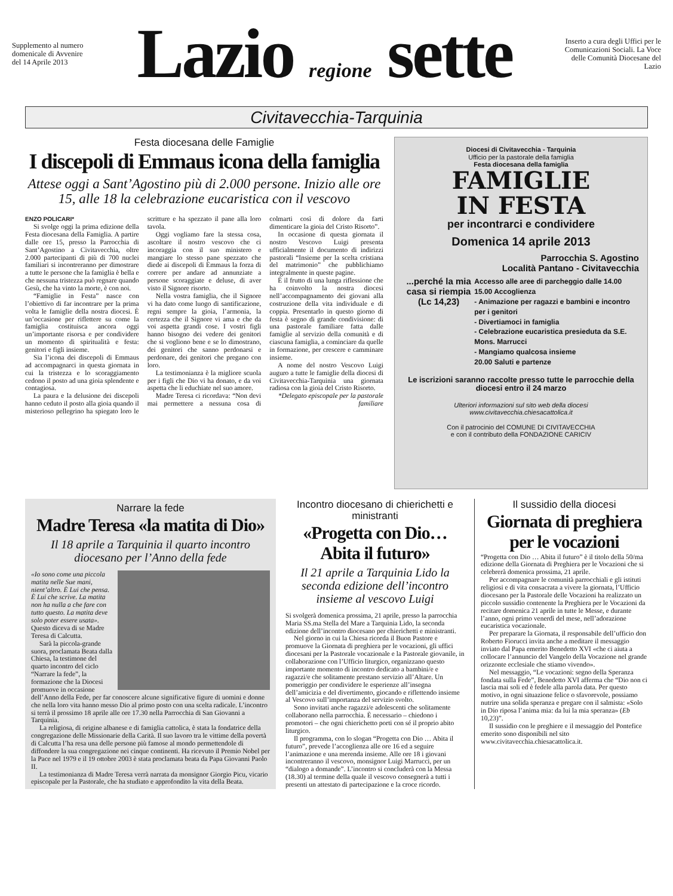Supplemento al numero domenicale di Avvenire del 14 Aprile 2013
Lazio regione sette
Inserto a cura degli Uffici per le Comunicazioni Sociali. La Voce delle Comunità Diocesane del Lazio
Civitavecchia-Tarquinia
Festa diocesana delle Famiglie
I discepoli di Emmaus icona della famiglia
Attese oggi a Sant’Agostino più di 2.000 persone. Inizio alle ore 15, alle 18 la celebrazione eucaristica con il vescovo
ENZO POLICARI*
Si svolge oggi la prima edizione della Festa diocesana della Famiglia. A partire dalle ore 15, presso la Parrocchia di Sant’Agostino a Civitavecchia, oltre 2.000 partecipanti di più di 700 nuclei familiari si incontreranno per dimostrare a tutte le persone che la famiglia è bella e che nessuna tristezza può regnare quando Gesù, che ha vinto la morte, è con noi.
“Famiglie in Festa” nasce con l’obiettivo di far incontrare per la prima volta le famiglie della nostra diocesi. È un’occasione per riflettere su come la famiglia costituisca ancora oggi un’importante risorsa e per condividere un momento di spiritualità e festa: genitori e figli insieme.
Sia l’icona dei discepoli di Emmaus ad accompagnarci in questa giornata in cui la tristezza e lo scoraggiamento cedono il posto ad una gioia splendente e contagiosa.
La paura e la delusione dei discepoli hanno ceduto il posto alla gioia quando il misterioso pellegrino ha spiegato loro le scritture e ha spezzato il pane alla loro tavola.
Oggi vogliamo fare la stessa cosa, ascoltare il nostro vescovo che ci incoraggia con il suo ministero e mangiare lo stesso pane spezzato che diede ai discepoli di Emmaus la forza di correre per andare ad annunziate a persone scoraggiate e deluse, di aver visto il Signore risorto.
Nella vostra famiglia, che il Signore vi ha dato come luogo di santificazione, regni sempre la gioia, l’armonia, la certezza che il Signore vi ama e che da voi aspetta grandi cose. I vostri figli hanno bisogno dei vedere dei genitori che si vogliono bene e se lo dimostrano, dei genitori che sanno perdonarsi e perdonare, dei genitori che pregano con loro.
La testimonianza è la migliore scuola per i figli che Dio vi ha donato, e da voi aspetta che li educhiate nel suo amore.
Madre Teresa ci ricordava: “Non devi mai permettere a nessuna cosa di colmarti così di dolore da farti dimenticare la gioia del Cristo Risorto”.
In occasione di questa giornata il nostro Vescovo Luigi presenta ufficialmente il documento di indirizzi pastorali “Insieme per la scelta cristiana del matrimonio” che pubblichiamo integralmente in queste pagine.
È il frutto di una lunga riflessione che ha coinvolto la nostra diocesi nell’accompagnamento dei giovani alla costruzione della vita individuale e di coppia. Presentarlo in questo giorno di festa è segno di grande condivisione: di una pastorale familiare fatta dalle famiglie al servizio della comunità e di ciascuna famiglia, a cominciare da quelle in formazione, per crescere e camminare insieme.
A nome del nostro Vescovo Luigi auguro a tutte le famiglie della diocesi di Civitavecchia-Tarquinia una giornata radiosa con la gioia del Cristo Risorto.
*Delegato episcopale per la pastorale familiare
Diocesi di Civitavecchia - Tarquinia
Ufficio per la pastorale della famiglia
Festa diocesana della famiglia
FAMIGLIE
IN FESTA
per incontrarci e condividere
Domenica 14 aprile 2013
Parrocchia S. Agostino
Località Pantano - Civitavecchia
...perché la mia casa si riempia (Lc 14,23)
Accesso alle aree di parcheggio dalle 14.00
15.00 Accoglienza
- Animazione per ragazzi e bambini e incontro per i genitori
- Divertiamoci in famiglia
- Celebrazione eucaristica presieduta da S.E. Mons. Marrucci
- Mangiamo qualcosa insieme
20.00 Saluti e partenze
Le iscrizioni saranno raccolte presso tutte le parrocchie della diocesi entro il 24 marzo
Ulteriori informazioni sul sito web della diocesi
www.civitavecchia.chiesacattolica.it
Con il patrocinio del COMUNE DI CIVITAVECCHIA
e con il contributo della FONDAZIONE CARICIV
Narrare la fede
Madre Teresa «la matita di Dio»
Il 18 aprile a Tarquinia il quarto incontro diocesano per l’Anno della fede
«Io sono come una piccola matita nelle Sue mani, nient’altro. È Lui che pensa. È Lui che scrive. La matita non ha nulla a che fare con tutto questo. La matita deve solo poter essere usata». Questo diceva di se Madre Teresa di Calcutta.
Sarà la piccola-grande suora, proclamata Beata dalla Chiesa, la testimone del quarto incontro del ciclo “Narrare la fede”, la formazione che la Diocesi promuove in occasione dell’Anno della Fede, per far conoscere alcune significative figure di uomini e donne che nella loro vita hanno messo Dio al primo posto con una scelta radicale. L’incontro si terrà il prossimo 18 aprile alle ore 17.30 nella Parrocchia di San Giovanni a Tarquinia.
La religiosa, di origine albanese e di famiglia cattolica, è stata la fondatrice della congregazione delle Missionarie della Carità. Il suo lavoro tra le vittime della povertà di Calcutta l’ha resa una delle persone più famose al mondo permettendole di diffondere la sua congregazione nei cinque continenti. Ha ricevuto il Premio Nobel per la Pace nel 1979 e il 19 ottobre 2003 è stata proclamata beata da Papa Giovanni Paolo II.
La testimonianza di Madre Teresa verrà narrata da monsignor Giorgio Picu, vicario episcopale per la Pastorale, che ha studiato e approfondito la vita della Beata.
Incontro diocesano di chierichetti e ministranti
«Progetta con Dio… Abita il futuro»
Il 21 aprile a Tarquinia Lido la seconda edizione dell’incontro insieme al vescovo Luigi
Si svolgerà domenica prossima, 21 aprile, presso la parrocchia Maria SS.ma Stella del Mare a Tarquinia Lido, la seconda edizione dell’incontro diocesano per chierichetti e ministranti.
Nel giorno in cui la Chiesa ricorda il Buon Pastore e promuove la Giornata di preghiera per le vocazioni, gli uffici diocesani per la Pastorale vocazionale e la Pastorale giovanile, in collaborazione con l’Ufficio liturgico, organizzano questo importante momento di incontro dedicato a bambini/e e ragazzi/e che solitamente prestano servizio all’Altare. Un pomeriggio per condividere le esperienze all’insegna dell’amicizia e del divertimento, giocando e riflettendo insieme al Vescovo sull’importanza del servizio svolto.
Sono invitati anche ragazzi/e adolescenti che solitamente collaborano nella parrocchia. È necessario – chiedono i promotori – che ogni chierichetto porti con sé il proprio abito liturgico.
Il programma, con lo slogan “Progetta con Dio … Abita il futuro”, prevede l’accoglienza alle ore 16 ed a seguire l’animazione e una merenda insieme. Alle ore 18 i giovani incontreranno il vescovo, monsignor Luigi Marrucci, per un “dialogo a domande”. L’incontro si concluderà con la Messa (18.30) al termine della quale il vescovo consegnerà a tutti i presenti un attestato di partecipazione e la croce ricordo.
Il sussidio della diocesi
Giornata di preghiera per le vocazioni
“Progetta con Dio … Abita il futuro” è il titolo della 50/ma edizione della Giornata di Preghiera per le Vocazioni che si celebrerà domenica prossima, 21 aprile.
Per accompagnare le comunità parrocchiali e gli istituti religiosi e di vita consacrata a vivere la giornata, l’Ufficio diocesano per la Pastorale delle Vocazioni ha realizzato un piccolo sussidio contenente la Preghiera per le Vocazioni da recitare domenica 21 aprile in tutte le Messe, e durante l’anno, ogni primo venerdì del mese, nell’adorazione eucaristica vocazionale.
Per preparare la Giornata, il responsabile dell’ufficio don Roberto Fiorucci invita anche a meditare il messaggio inviato dal Papa emerito Benedetto XVI «che ci aiuta a collocare l’annuncio del Vangelo della Vocazione nel grande orizzonte ecclesiale che stiamo vivendo».
Nel messaggio, “Le vocazioni: segno della Speranza fondata sulla Fede”, Benedetto XVI afferma che “Dio non ci lascia mai soli ed è fedele alla parola data. Per questo motivo, in ogni situazione felice o sfavorevole, possiamo nutrire una solida speranza e pregare con il salmista: «Solo in Dio riposa l’anima mia: da lui la mia speranza» (Eb 10,23)”.
Il sussidio con le preghiere e il messaggio del Pontefice emerito sono disponibili nel sito www.civitavecchia.chiesacattolica.it.